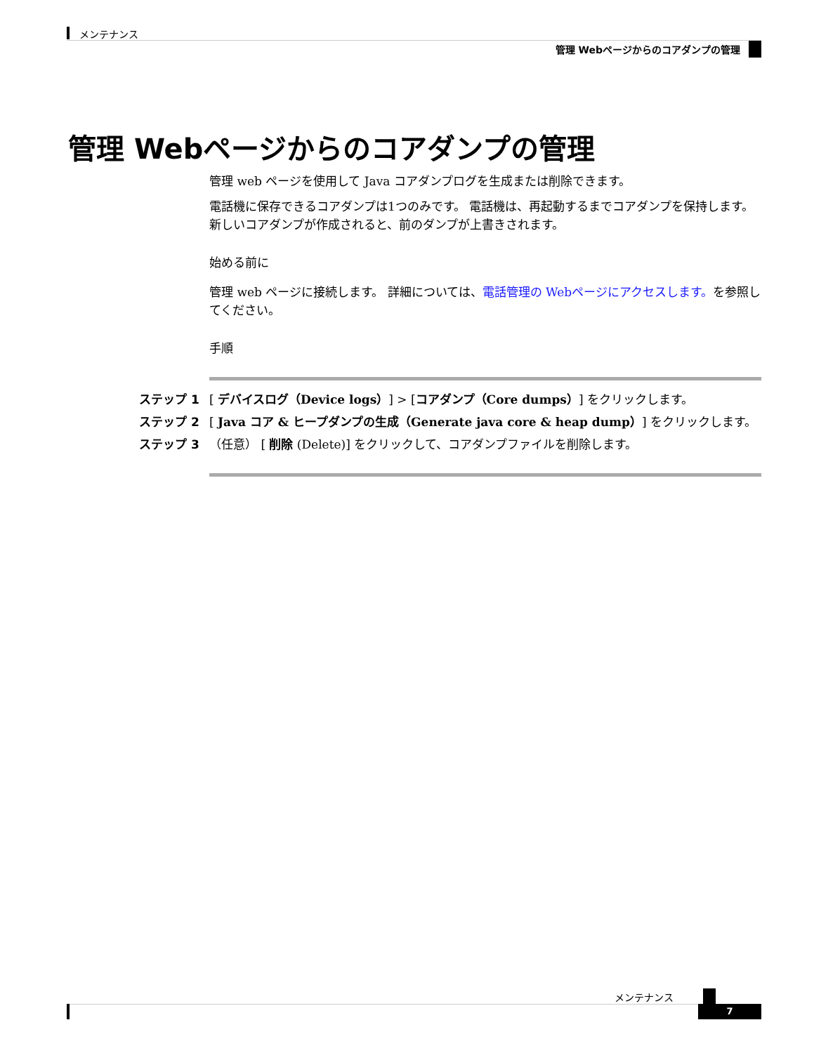メンテナンス
管理 Webページからのコアダンプの管理
管理 Webページからのコアダンプの管理
管理 web ページを使用して Java コアダンプログを生成または削除できます。
電話機に保存できるコアダンプは1つのみです。 電話機は、再起動するまでコアダンプを保持します。 新しいコアダンプが作成されると、前のダンプが上書きされます。
始める前に
管理 web ページに接続します。 詳細については、電話管理の Webページにアクセスします。を参照してください。
手順
ステップ 1 [ デバイスログ（Device logs）] > [コアダンプ（Core dumps）] をクリックします。
ステップ 2 [ Java コア & ヒープダンプの生成（Generate java core & heap dump）] をクリックします。
ステップ 3 （任意） [ 削除 (Delete)] をクリックして、コアダンプファイルを削除します。
メンテナンス
7